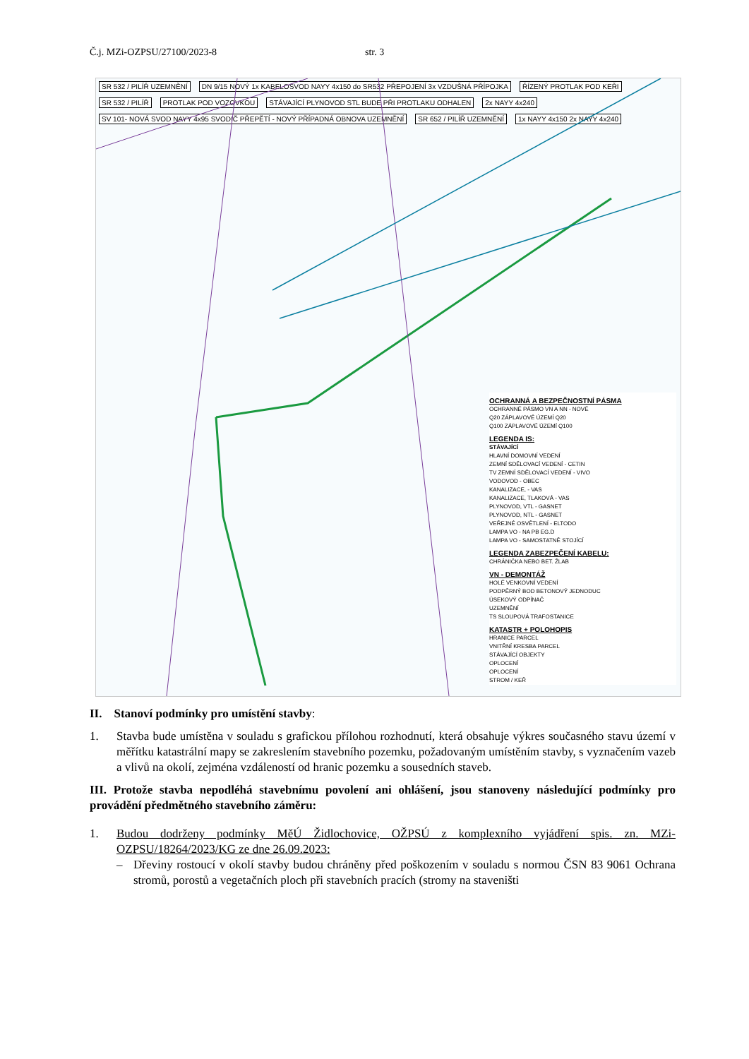Č.j. MZi-OZPSU/27100/2023-8 str. 3
SR 532 / PILÍŘ UZEMNĚNÍ
DN 9/15 NOVÝ 1x KABELOSVOD NAYY 4x150 do SR532 PŘEPOJENÍ 3x VZDUŠNÁ PŘÍPOJKA
ŘÍZENÝ PROTLAK POD KEŘI SR 532 / PILÍŘ PROTLAK POD VOZOVKOU
STÁVAJÍCÍ PLYNOVOD STL BUDE PŘI PROTLAKU ODHALEN
2x NAYY 4x240
SV 101- NOVÁ SVOD NAYY 4x95 SVODIČ PŘEPĚTÍ - NOVÝ PŘÍPADNÁ OBNOVA UZEMNĚNÍ
SR 652 / PILÍŘ UZEMNĚNÍ 1x NAYY 4x150 2x NAYY 4x240
OCHRANNÁ A BEZPEČNOSTNÍ PÁSMA
OCHRANNÉ PÁSMO VN A NN - NOVÉ
Q20 ZÁPLAVOVÉ ÚZEMÍ Q20
Q100 ZÁPLAVOVÉ ÚZEMÍ Q100
LEGENDA IS:
STÁVAJÍCÍ
HLAVNÍ DOMOVNÍ VEDENÍ
ZEMNÍ SDĚLOVACÍ VEDENÍ - CETIN
TV ZEMNÍ SDĚLOVACÍ VEDENÍ - VIVO
VODOVOD - OBEC
KANALIZACE, - VAS
KANALIZACE, TLAKOVÁ - VAS
PLYNOVOD, VTL - GASNET
PLYNOVOD, NTL - GASNET
VEŘEJNÉ OSVĚTLENÍ - ELTODO
LAMPA VO - NA PB EG.D
LAMPA VO - SAMOSTATNĚ STOJÍCÍ
LEGENDA ZABEZPEČENÍ KABELU:
CHRÁNIČKA NEBO BET. ŽLAB
VN - DEMONTÁŽ
HOLÉ VENKOVNÍ VEDENÍ
PODPĚRNÝ BOD BETONOVÝ JEDNODUC
ÚSEKOVÝ ODPÍNAČ
UZEMNĚNÍ
TS SLOUPOVÁ TRAFOSTANICE
KATASTR + POLOHOPIS
HRANICE PARCEL
VNITŘNÍ KRESBA PARCEL
STÁVAJÍCÍ OBJEKTY
OPLOCENÍ
OPLOCENÍ
STROM / KEŘ
II. Stanoví podmínky pro umístění stavby:
1. Stavba bude umístěna v souladu s grafickou přílohou rozhodnutí, která obsahuje výkres současného stavu území v měřítku katastrální mapy se zakreslením stavebního pozemku, požadovaným umístěním stavby, s vyznačením vazeb a vlivů na okolí, zejména vzdáleností od hranic pozemku a sousedních staveb.
III. Protože stavba nepodléhá stavebnímu povolení ani ohlášení, jsou stanoveny následující podmínky pro provádění předmětného stavebního záměru:
1. Budou dodrženy podmínky MěÚ Židlochovice, OŽPSÚ z komplexního vyjádření spis. zn. MZi-OZPSU/18264/2023/KG ze dne 26.09.2023:
– Dřeviny rostoucí v okolí stavby budou chráněny před poškozením v souladu s normou ČSN 83 9061 Ochrana stromů, porostů a vegetačních ploch při stavebních pracích (stromy na staveništi